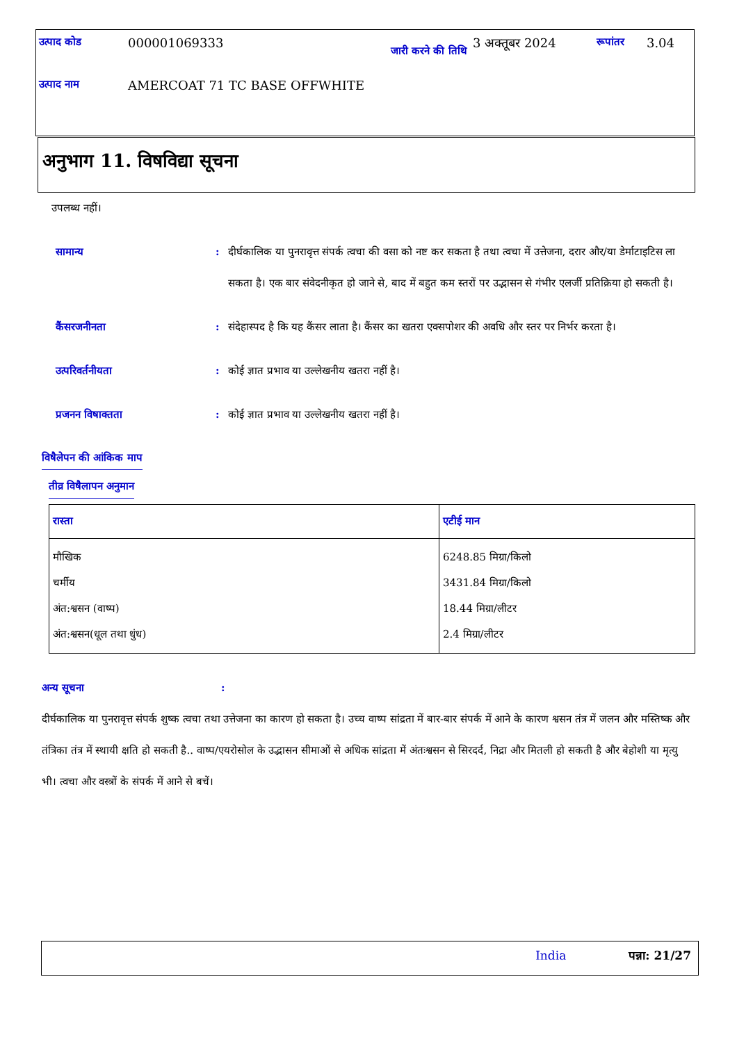| उत्पाद कोड | 000001069333 | जारी करने की तिथि | 3 अक्तूबर 2024 | रूपांतर | 3.04 |
| उत्पाद नाम | AMERCOAT 71 TC BASE OFFWHITE | | | | |
अनुभाग 11. विषविद्या सूचना
उपलब्ध नहीं।
सामान्य : दीर्घकालिक या पुनरावृत्त संपर्क त्वचा की वसा को नष्ट कर सकता है तथा त्वचा में उत्तेजना, दरार और/या डेर्माटाइटिस ला सकता है। एक बार संवेदनीकृत हो जाने से, बाद में बहुत कम स्तरों पर उद्भासन से गंभीर एलर्जी प्रतिक्रिया हो सकती है।
कैंसरजनीनता : संदेहास्पद है कि यह कैंसर लाता है। कैंसर का खतरा एक्सपोशर की अवधि और स्तर पर निर्भर करता है।
उत्परिवर्तनीयता : कोई ज्ञात प्रभाव या उल्लेखनीय खतरा नहीं है।
प्रजनन विषाक्तता : कोई ज्ञात प्रभाव या उल्लेखनीय खतरा नहीं है।
विषैलेपन की आंकिक माप
तीव्र विषैलापन अनुमान
| रास्ता | एटीई मान |
| --- | --- |
| मौखिक चर्मीय अंत:श्वसन (वाष्प) अंत:श्वसन(धूल तथा धुंध) | 6248.85 मिग्रा/किलो 3431.84 मिग्रा/किलो 18.44 मिग्रा/लीटर 2.4 मिग्रा/लीटर |
अन्य सूचना:
दीर्घकालिक या पुनरावृत्त संपर्क शुष्क त्वचा तथा उत्तेजना का कारण हो सकता है। उच्च वाष्प सांद्रता में बार-बार संपर्क में आने के कारण श्वसन तंत्र में जलन और मस्तिष्क और तंत्रिका तंत्र में स्थायी क्षति हो सकती है.. वाष्प/एयरोसोल के उद्भासन सीमाओं से अधिक सांद्रता में अंतःश्वसन से सिरदर्द, निद्रा और मितली हो सकती है और बेहोशी या मृत्यु भी। त्वचा और वस्त्रों के संपर्क में आने से बचें।
India पन्ना: 21/27